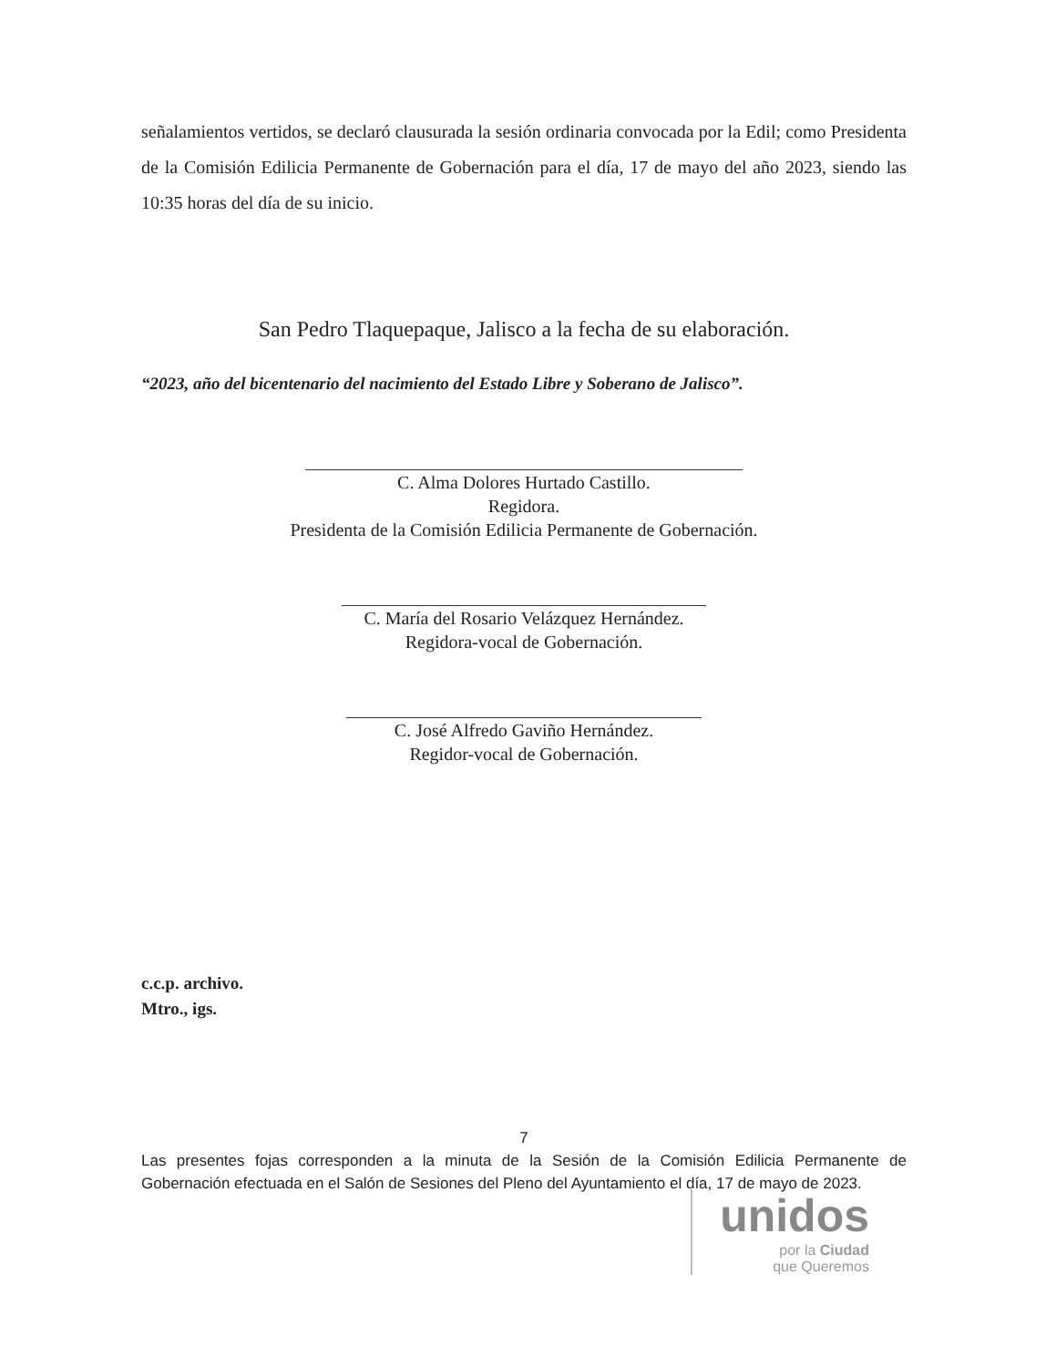señalamientos vertidos, se declaró clausurada la sesión ordinaria convocada por la Edil; como Presidenta de la Comisión Edilicia Permanente de Gobernación para el día, 17 de mayo del año 2023, siendo las 10:35 horas del día de su inicio.
San Pedro Tlaquepaque, Jalisco a la fecha de su elaboración.
“2023, año del bicentenario del nacimiento del Estado Libre y Soberano de Jalisco”.
C. Alma Dolores Hurtado Castillo.
Regidora.
Presidenta de la Comisión Edilicia Permanente de Gobernación.
C. María del Rosario Velázquez Hernández.
Regidora-vocal de Gobernación.
C. José Alfredo Gaviño Hernández.
Regidor-vocal de Gobernación.
c.c.p. archivo.
Mtro., igs.
7
Las presentes fojas corresponden a la minuta de la Sesión de la Comisión Edilicia Permanente de Gobernación efectuada en el Salón de Sesiones del Pleno del Ayuntamiento el día, 17 de mayo de 2023.
unidos
por la Ciudad
que Queremos